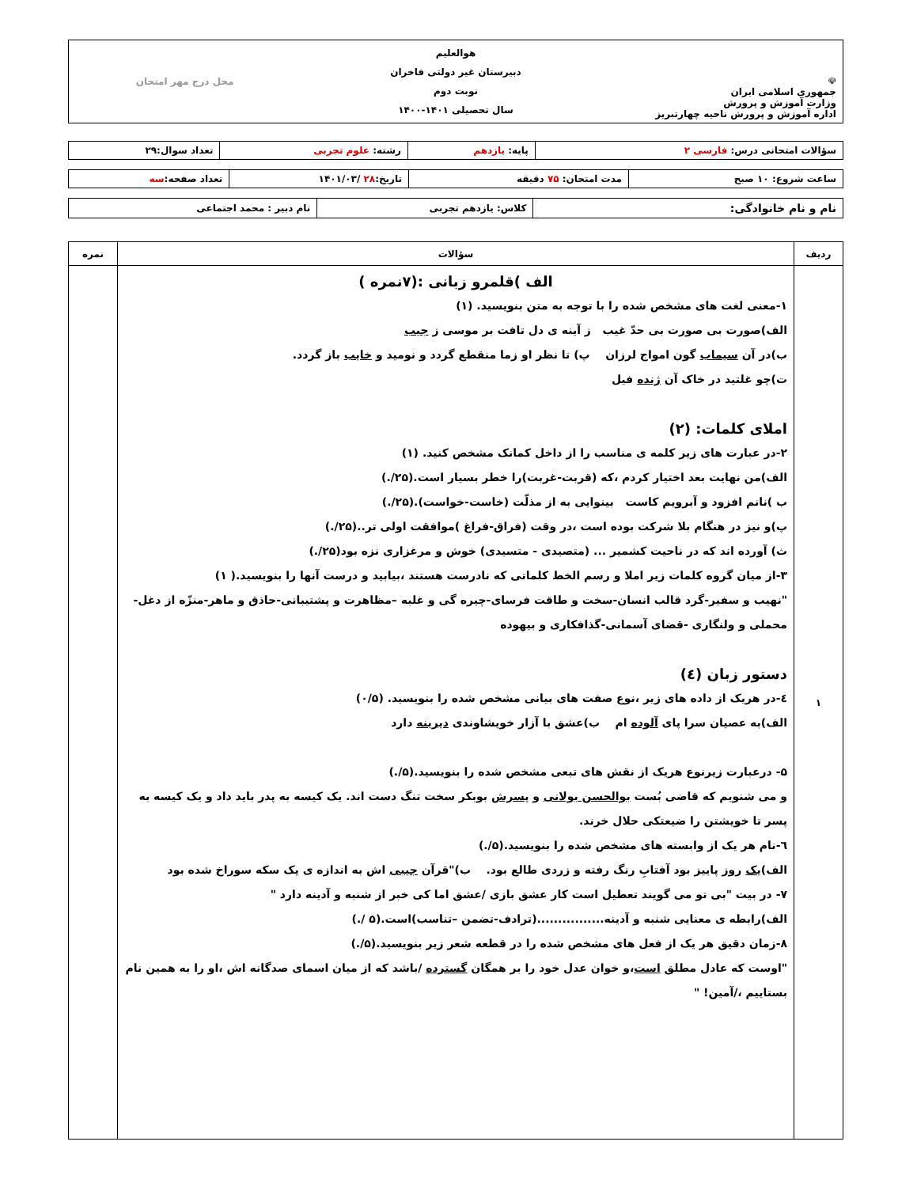| ☫ جمهوری اسلامی ایران وزارت آموزش و پرورش اداره آموزش و پرورش ناحیه چهارتبریز | هوالعلیم دبیرستان غیر دولتی فاخران نوبت دوم سال تحصیلی ۱۴۰۱-۱۴۰۰ | محل درج مهر امتحان |
| سؤالات امتحانی درس: فارسی ۲ | پایه: یازدهم | رشته: علوم تجربی | تعداد سوال:۲۹ |
| ساعت شروع: ۱۰ صبح | مدت امتحان: ۷۵ دقیقه | تاریخ: ۲۸ /۱۴۰۱/۰۳ | تعداد صفحه: سه |
| نام و نام خانوادگی: | کلاس: یازدهم تجربی | نام دبیر : محمد اجتماعی |
| ردیف | سؤالات | نمره |
| --- | --- | --- |
| ۱ | الف )قلمرو زبانی :(۷نمره ) ۱-معنی لغت های مشخص شده را با توجه به متن بنویسید. (۱) الف)صورت بی صورت بی حدّ غیب ز آینه ی دل تافت بر موسی ز جیب ب)در آن سیماب گون امواج لرزان پ) تا نظر او زما منقطع گردد و نومید و خایب باز گردد. ت)چو غلتید در خاک آن ژنده فیل املای کلمات: (۲) ۲-در عبارت های زیر کلمه ی مناسب را از داخل کمانک مشخص کنید. (۱) الف)من نهایت بعد اختیار کردم ،که (قربت-غربت)را خطر بسیار است.(۲۵/.) ب )نانم افزود و آبرویم کاست بینوایی به از مذلّت (خاست-خواست).(۲۵/.) پ)و نیز در هنگام بلا شرکت بوده است ،در وقت (فراق-فراغ )موافقت اولی تر..(۲۵/.) ث) آورده اند که در ناحیت کشمیر ... (متصیدی - متسیدی) خوش و مرغزاری نزه بود(۲۵/.) ۳-از میان گروه کلمات زیر املا و رسم الخط کلماتی که نادرست هستند ،بیابید و درست آنها را بنویسید.( ۱) "نهیب و سفیر-گرد قالب انسان-سخت و طاقت فرسای-چیره گی و غلبه –مظاهرت و پشتیبانی-حاذق و ماهر-منزّه از دغل-محملی و ولنگاری -قضای آسمانی-گذافکاری و بیهوده دستور زبان (٤) ٤-در هریک از داده های زیر ،نوع صفت های بیانی مشخص شده را بنویسید. (۰/۵) الف)به عصیان سرا پای آلوده ام ب)عشق با آزار خویشاوندی دیرینه دارد ۵- درعبارت زیرنوع هریک از نقش های تبعی مشخص شده را بنویسید.(۵/.) و می شنویم که قاضی بُست بوالحسن بولانی و پسرش بوبکر سخت تنگ دست اند. یک کیسه به پدر باید داد و یک کیسه به پسر تا خویشتن را ضیعتکی حلال خرند. ٦-نام هر یک از وابسته های مشخص شده را بنویسید.(۵/.) الف) یک روز پاییز بود آفتابِ رنگ رفته و زردی طالع بود. ب)"قرآن جیبی اش به اندازه ی یک سکه سوراخ شده بود ۷- در بیت "بی تو می گویند تعطیل است کار عشق بازی /عشق اما کی خبر از شنبه و آدینه دارد " الف)رابطه ی معنایی شنبه و آدینه................(ترادف-تضمن –تناسب)است.(۵ /.) ۸-زمان دقیق هر یک از فعل های مشخص شده را در قطعه شعر زیر بنویسید.(۵/.) "اوست که عادل مطلق است ،و خوان عدل خود را بر همگان گسترده /باشد که از میان اسمای صدگانه اش ،او را به همین نام بستاییم ،/آمین! " | |